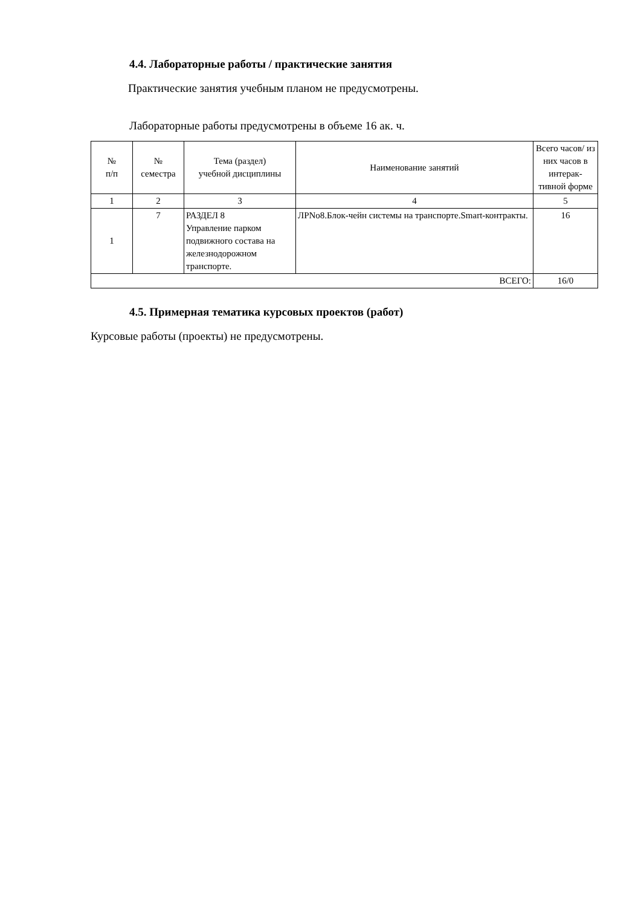4.4. Лабораторные работы / практические занятия
Практические занятия учебным планом не предусмотрены.
Лабораторные работы предусмотрены в объеме 16 ак. ч.
| № п/п | № семестра | Тема (раздел) учебной дисциплины | Наименование занятий | Всего часов/ из них часов в интерак-тивной форме |
| --- | --- | --- | --- | --- |
| 1 | 2 | 3 | 4 | 5 |
| 1 | 7 | РАЗДЕЛ 8 Управление парком подвижного состава на железнодорожном транспорте. | ЛРNo8.Блок-чейн системы на транспорте.Smart-контракты. | 16 |
| ВСЕГО: | | | | 16/0 |
4.5. Примерная тематика курсовых проектов (работ)
Курсовые работы (проекты) не предусмотрены.